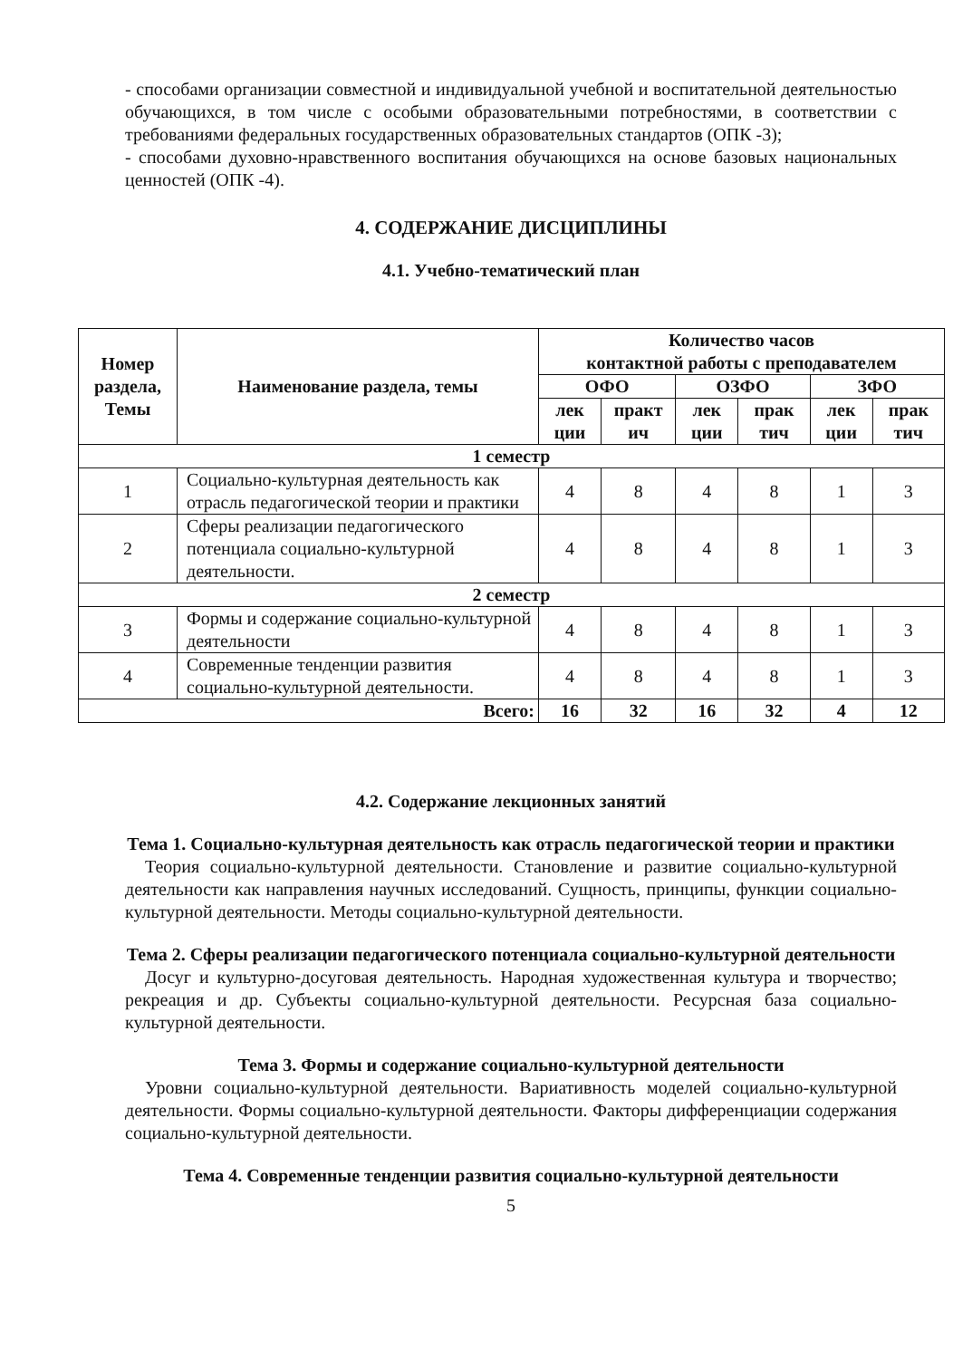- способами организации совместной и индивидуальной учебной и воспитательной деятельностью обучающихся, в том числе с особыми образовательными потребностями, в соответствии с требованиями федеральных государственных образовательных стандартов (ОПК -3);
- способами духовно-нравственного воспитания обучающихся на основе базовых национальных ценностей (ОПК -4).
4. СОДЕРЖАНИЕ ДИСЦИПЛИНЫ
4.1. Учебно-тематический план
| Номер раздела, Темы | Наименование раздела, темы | Количество часов контактной работы с преподавателем | | | | | |
| --- | --- | --- | --- | --- | --- | --- | --- |
| | | ОФО | | ОЗФО | | ЗФО | |
| | | лек ции | практ ич | лек ции | прак тич | лек ции | прак тич |
| 1 семестр | | | | | | | |
| 1 | Социально-культурная деятельность как отрасль педагогической теории и практики | 4 | 8 | 4 | 8 | 1 | 3 |
| 2 | Сферы реализации педагогического потенциала социально-культурной деятельности. | 4 | 8 | 4 | 8 | 1 | 3 |
| 2 семестр | | | | | | | |
| 3 | Формы и содержание социально-культурной деятельности | 4 | 8 | 4 | 8 | 1 | 3 |
| 4 | Современные тенденции развития социально-культурной деятельности. | 4 | 8 | 4 | 8 | 1 | 3 |
| Всего: | | 16 | 32 | 16 | 32 | 4 | 12 |
4.2. Содержание лекционных занятий
Тема 1. Социально-культурная деятельность как отрасль педагогической теории и практики
Теория социально-культурной деятельности. Становление и развитие социально-культурной деятельности как направления научных исследований. Сущность, принципы, функции социально-культурной деятельности. Методы социально-культурной деятельности.
Тема 2. Сферы реализации педагогического потенциала социально-культурной деятельности
Досуг и культурно-досуговая деятельность. Народная художественная культура и творчество; рекреация и др. Субъекты социально-культурной деятельности. Ресурсная база социально-культурной деятельности.
Тема 3. Формы и содержание социально-культурной деятельности
Уровни социально-культурной деятельности. Вариативность моделей социально-культурной деятельности. Формы социально-культурной деятельности. Факторы дифференциации содержания социально-культурной деятельности.
Тема 4. Современные тенденции развития социально-культурной деятельности
5